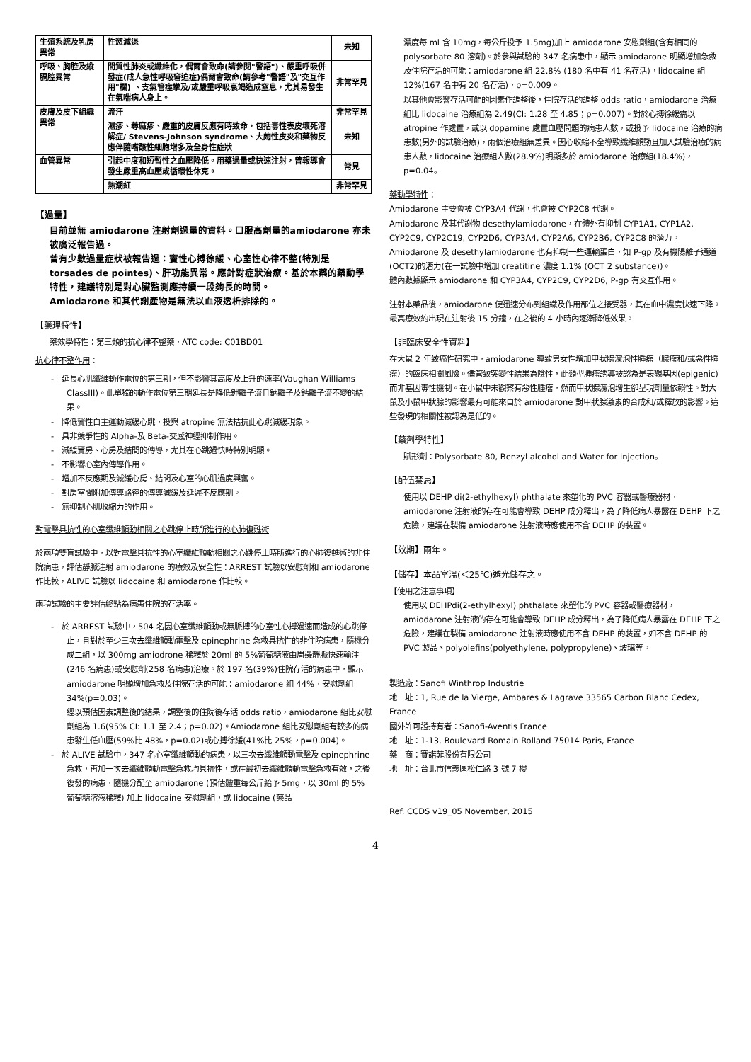| 生殖系統及乳房異常 | 性慾減退 | 未知 |
| 呼吸、胸腔及縱膈腔異常 | 間質性肺炎或纖維化，偶爾會致命(請參閱"警語")、嚴重呼吸併發症(成人急性呼吸窘迫症)偶爾會致命(請參考"警語"及"交互作用"欄) 、支氣管痙攣及/或嚴重呼吸衰竭造成窒息，尤其易發生在氣喘病人身上。 | 非常罕見 |
| 皮膚及皮下組織異常 | 流汗 | 非常罕見 |
| | 濕疹、蕁麻疹、嚴重的皮膚反應有時致命，包括毒性表皮壞死溶解症/ Stevens-Johnson syndrome、大皰性皮炎和藥物反應伴隨嗜酸性細胞增多及全身性症狀 | 未知 |
| 血管異常 | 引起中度和短暫性之血壓降低。用藥過量或快速注射，曾報導會發生嚴重高血壓或循環性休克。 | 常見 |
| | 熱潮紅 | 非常罕見 |
【過量】
目前並無 amiodarone 注射劑過量的資料。口服高劑量的amiodarone 亦未被廣泛報告過。
曾有少數過量症狀被報告過：竇性心搏徐緩、心室性心律不整(特別是 torsades de pointes)、肝功能異常。應針對症狀治療。基於本藥的藥動學特性，建議特別是對心臟監測應持續一段夠長的時間。
Amiodarone 和其代謝產物是無法以血液透析排除的。
【藥理特性】
藥效學特性：第三類的抗心律不整藥，ATC code: C01BD01
抗心律不整作用：
-　延長心肌纖維動作電位的第三期，但不影響其高度及上升的速率(Vaughan Williams ClassIII)。此單獨的動作電位第三期延長是降低鉀離子流且鈉離子及鈣離子流不變的結果。
-　降低竇性自主運動減緩心跳，投與 atropine 無法拮抗此心跳減緩現象。
-　具非競爭性的 Alpha-及 Beta-交感神經抑制作用。
-　減緩竇房、心房及結間的傳導，尤其在心跳過快時特別明顯。
-　不影響心室內傳導作用。
-　增加不反應期及減緩心房、結間及心室的心肌過度興奮。
-　對房室間附加傳導路徑的傳導減緩及延遲不反應期。
-　無抑制心肌收縮力的作用。
對電擊具抗性的心室纖維顫動相關之心跳停止時所進行的心肺復甦術
於兩項雙盲試驗中，以對電擊具抗性的心室纖維顫動相關之心跳停止時所進行的心肺復甦術的非住院病患，評估靜脈注射 amiodarone 的療效及安全性：ARREST 試驗以安慰劑和 amiodarone 作比較，ALIVE 試驗以 lidocaine 和 amiodarone 作比較。
兩項試驗的主要評估終點為病患住院的存活率。
-　於 ARREST 試驗中，504 名因心室纖維顫動或無脈搏的心室性心搏過速而造成的心跳停止，且對於至少三次去纖維顫動電擊及 epinephrine 急救具抗性的非住院病患，隨機分成二組，以 300mg amiodrone 稀釋於 20ml 的 5%葡萄糖液由周邊靜脈快速輸注(246 名病患)或安慰劑(258 名病患)治療。於 197 名(39%)住院存活的病患中，顯示 amiodarone 明顯增加急救及住院存活的可能：amiodarone 組 44%，安慰劑組 34%(p=0.03)。
經以預估因素調整後的結果，調整後的住院後存活 odds ratio，amiodarone 組比安慰劑組為 1.6(95% CI: 1.1 至 2.4；p=0.02)。Amiodarone 組比安慰劑組有較多的病患發生低血壓(59%比 48%，p=0.02)或心搏徐緩(41%比 25%，p=0.004)。
-　於 ALIVE 試驗中，347 名心室纖維顫動的病患，以三次去纖維顫動電擊及 epinephrine 急救，再加一次去纖維顫動電擊急救均具抗性，或在最初去纖維顫動電擊急救有效，之後復發的病患，隨機分配至 amiodarone (預估體重每公斤給予 5mg，以 30ml 的 5%葡萄糖溶液稀釋) 加上 lidocaine 安慰劑組，或 lidocaine (藥品
濃度每 ml 含 10mg，每公斤投予 1.5mg)加上 amiodarone 安慰劑組(含有相同的 polysorbate 80 溶劑)。於參與試驗的 347 名病患中，顯示 amiodarone 明顯增加急救及住院存活的可能：amiodarone 組 22.8% (180 名中有 41 名存活)，lidocaine 組 12%(167 名中有 20 名存活)，p=0.009。
以其他會影響存活可能的因素作調整後，住院存活的調整 odds ratio，amiodarone 治療組比 lidocaine 治療組為 2.49(CI: 1.28 至 4.85；p=0.007)。對於心搏徐緩需以 atropine 作處置，或以 dopamine 處置血壓問題的病患人數，或投予 lidocaine 治療的病患數(另外的試驗治療)，兩個治療組無差異。因心收縮不全導致纖維顫動且加入試驗治療的病患人數，lidocaine 治療組人數(28.9%)明顯多於 amiodarone 治療組(18.4%)，p=0.04。
藥動學特性：
Amiodarone 主要會被 CYP3A4 代謝，也會被 CYP2C8 代謝。
Amiodarone 及其代謝物 desethylamiodarone，在體外有抑制 CYP1A1, CYP1A2, CYP2C9, CYP2C19, CYP2D6, CYP3A4, CYP2A6, CYP2B6, CYP2C8 的潛力。Amiodarone 及 desethylamiodarone 也有抑制一些運輸蛋白，如 P-gp 及有機陽離子通道(OCT2)的潛力(在一試驗中增加 creatitine 濃度 1.1% (OCT 2 substance))。
體內數據顯示 amiodarone 和 CYP3A4, CYP2C9, CYP2D6, P-gp 有交互作用。
注射本藥品後，amiodarone 便迅速分布到組織及作用部位之接受器，其在血中濃度快速下降。最高療效約出現在注射後 15 分鐘，在之後的 4 小時內逐漸降低效果。
【非臨床安全性資料】
在大鼠 2 年致癌性研究中，amiodarone 導致男女性增加甲狀腺濾泡性腫瘤（腺瘤和/或惡性腫瘤）的臨床相關風險。儘管致突變性結果為陰性，此類型腫瘤誘導被認為是表觀基因(epigenic)而非基因毒性機制。在小鼠中未觀察有惡性腫瘤，然而甲狀腺濾泡增生卻呈現劑量依賴性。對大鼠及小鼠甲狀腺的影響最有可能來自於 amiodarone 對甲狀腺激素的合成和/或釋放的影響。這些發現的相關性被認為是低的。
【藥劑學特性】
賦形劑：Polysorbate 80, Benzyl alcohol and Water for injection。
【配伍禁忌】
使用以 DEHP di(2-ethylhexyl) phthalate 來塑化的 PVC 容器或醫療器材，amiodarone 注射液的存在可能會導致 DEHP 成分釋出，為了降低病人暴露在 DEHP 下之危險，建議在製備 amiodarone 注射液時應使用不含 DEHP 的裝置。
【效期】兩年。
【儲存】本品室溫(＜25℃)避光儲存之。
【使用之注意事項】
使用以 DEHPdi(2-ethylhexyl) phthalate 來塑化的 PVC 容器或醫療器材，amiodarone 注射液的存在可能會導致 DEHP 成分釋出，為了降低病人暴露在 DEHP 下之危險，建議在製備 amiodarone 注射液時應使用不含 DEHP 的裝置，如不含 DEHP 的 PVC 製品、polyolefins(polyethylene, polypropylene)、玻璃等。
製造廠：Sanofi Winthrop Industrie
地　址：1, Rue de la Vierge, Ambares & Lagrave 33565 Carbon Blanc Cedex, France
國外許可證持有者：Sanofi-Aventis France
地　址：1-13, Boulevard Romain Rolland 75014 Paris, France
藥　商：賽諾菲股份有限公司
地　址：台北市信義區松仁路 3 號 7 樓
Ref. CCDS v19_05 November, 2015
4